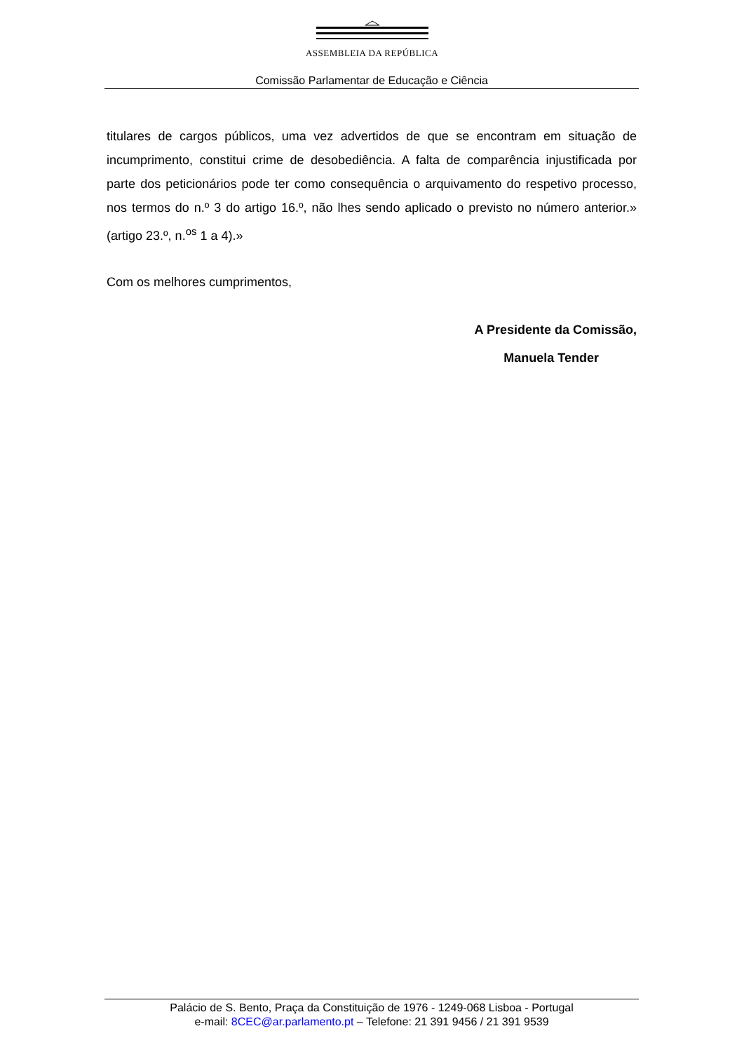ASSEMBLEIA DA REPÚBLICA
Comissão Parlamentar de Educação e Ciência
titulares de cargos públicos, uma vez advertidos de que se encontram em situação de incumprimento, constitui crime de desobediência. A falta de comparência injustificada por parte dos peticionários pode ter como consequência o arquivamento do respetivo processo, nos termos do n.º 3 do artigo 16.º, não lhes sendo aplicado o previsto no número anterior.» (artigo 23.º, n.<sup>os</sup> 1 a 4).»
Com os melhores cumprimentos,
A Presidente da Comissão,
Manuela Tender
Palácio de S. Bento, Praça da Constituição de 1976 - 1249-068 Lisboa - Portugal
e-mail: 8CEC@ar.parlamento.pt – Telefone: 21 391 9456 / 21 391 9539